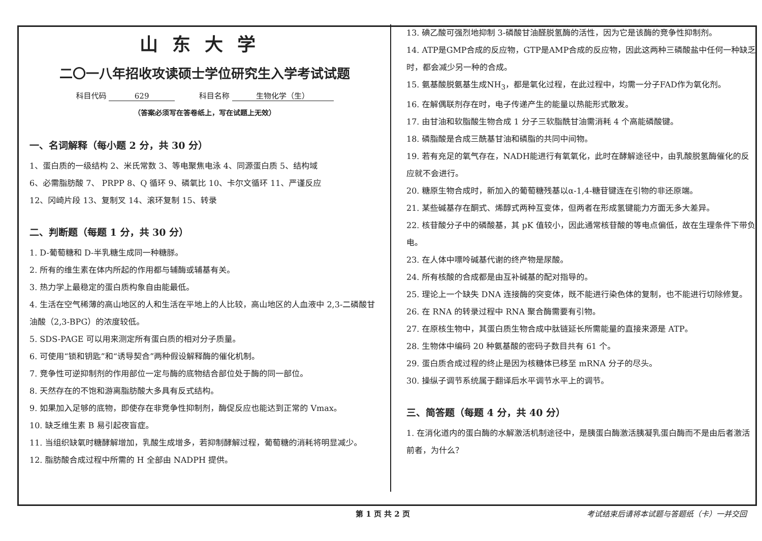山东大学
二〇一八年招收攻读硕士学位研究生入学考试试题
科目代码 629 科目名称 生物化学（生）
（答案必须写在答卷纸上，写在试题上无效）
一、名词解释（每小题 2 分，共 30 分）
1、蛋白质的一级结构 2、米氏常数 3、等电聚焦电泳 4、同源蛋白质 5、结构域
6、必需脂肪酸 7、 PRPP 8、Q 循环 9、磷氧比 10、卡尔文循环 11、严谨反应
12、冈崎片段 13、复制叉 14、滚环复制 15、转录
二、判断题（每题 1 分，共 30 分）
1. D-葡萄糖和 D-半乳糖生成同一种糖脎。
2. 所有的维生素在体内所起的作用都与辅酶或辅基有关。
3. 热力学上最稳定的蛋白质构象自由能最低。
4. 生活在空气稀薄的高山地区的人和生活在平地上的人比较，高山地区的人血液中 2,3-二磷酸甘油酸（2,3-BPG）的浓度较低。
5. SDS-PAGE 可以用来测定所有蛋白质的相对分子质量。
6. 可使用“锁和钥匙”和“诱导契合”两种假设解释酶的催化机制。
7. 竞争性可逆抑制剂的作用部位一定与酶的底物结合部位处于酶的同一部位。
8. 天然存在的不饱和游离脂肪酸大多具有反式结构。
9. 如果加入足够的底物，即使存在非竞争性抑制剂，酶促反应也能达到正常的 Vmax。
10. 缺乏维生素 B 易引起夜盲症。
11. 当组织缺氧时糖酵解增加，乳酸生成增多，若抑制酵解过程，葡萄糖的消耗将明显减少。
12. 脂肪酸合成过程中所需的 H 全部由 NADPH 提供。
13. 碘乙酸可强烈地抑制 3-磷酸甘油醛脱氢酶的活性，因为它是该酶的竞争性抑制剂。
14. ATP是GMP合成的反应物，GTP是AMP合成的反应物，因此这两种三磷酸盐中任何一种缺乏时，都会减少另一种的合成。
15. 氨基酸脱氨基生成NH<sub>3</sub>，都是氧化过程，在此过程中，均需一分子FAD作为氧化剂。
16. 在解偶联剂存在时，电子传递产生的能量以热能形式散发。
17. 由甘油和软脂酸生物合成 1 分子三软脂酰甘油需消耗 4 个高能磷酸键。
18. 磷脂酸是合成三酰基甘油和磷脂的共同中间物。
19. 若有充足的氧气存在，NADH能进行有氧氧化，此时在酵解途径中，由乳酸脱氢酶催化的反应就不会进行。
20. 糖原生物合成时，新加入的葡萄糖残基以α-1,4-糖苷键连在引物的非还原端。
21. 某些碱基存在酮式、烯醇式两种互变体，但两者在形成氢键能力方面无多大差异。
22. 核苷酸分子中的磷酸基，其 pK 值较小，因此通常核苷酸的等电点偏低，故在生理条件下带负电。
23. 在人体中嘌呤碱基代谢的终产物是尿酸。
24. 所有核酸的合成都是由互补碱基的配对指导的。
25. 理论上一个缺失 DNA 连接酶的突变体，既不能进行染色体的复制，也不能进行切除修复。
26. 在 RNA 的转录过程中 RNA 聚合酶需要有引物。
27. 在原核生物中，其蛋白质生物合成中肽链延长所需能量的直接来源是 ATP。
28. 生物体中编码 20 种氨基酸的密码子数目共有 61 个。
29. 蛋白质合成过程的终止是因为核糖体已移至 mRNA 分子的尽头。
30. 操纵子调节系统属于翻译后水平调节水平上的调节。
三、简答题（每题 4 分，共 40 分）
1. 在消化道内的蛋白酶的水解激活机制途径中，是胰蛋白酶激活胰凝乳蛋白酶而不是由后者激活前者，为什么？
第 1 页 共 2 页 考试结束后请将本试题与答题纸（卡）一并交回